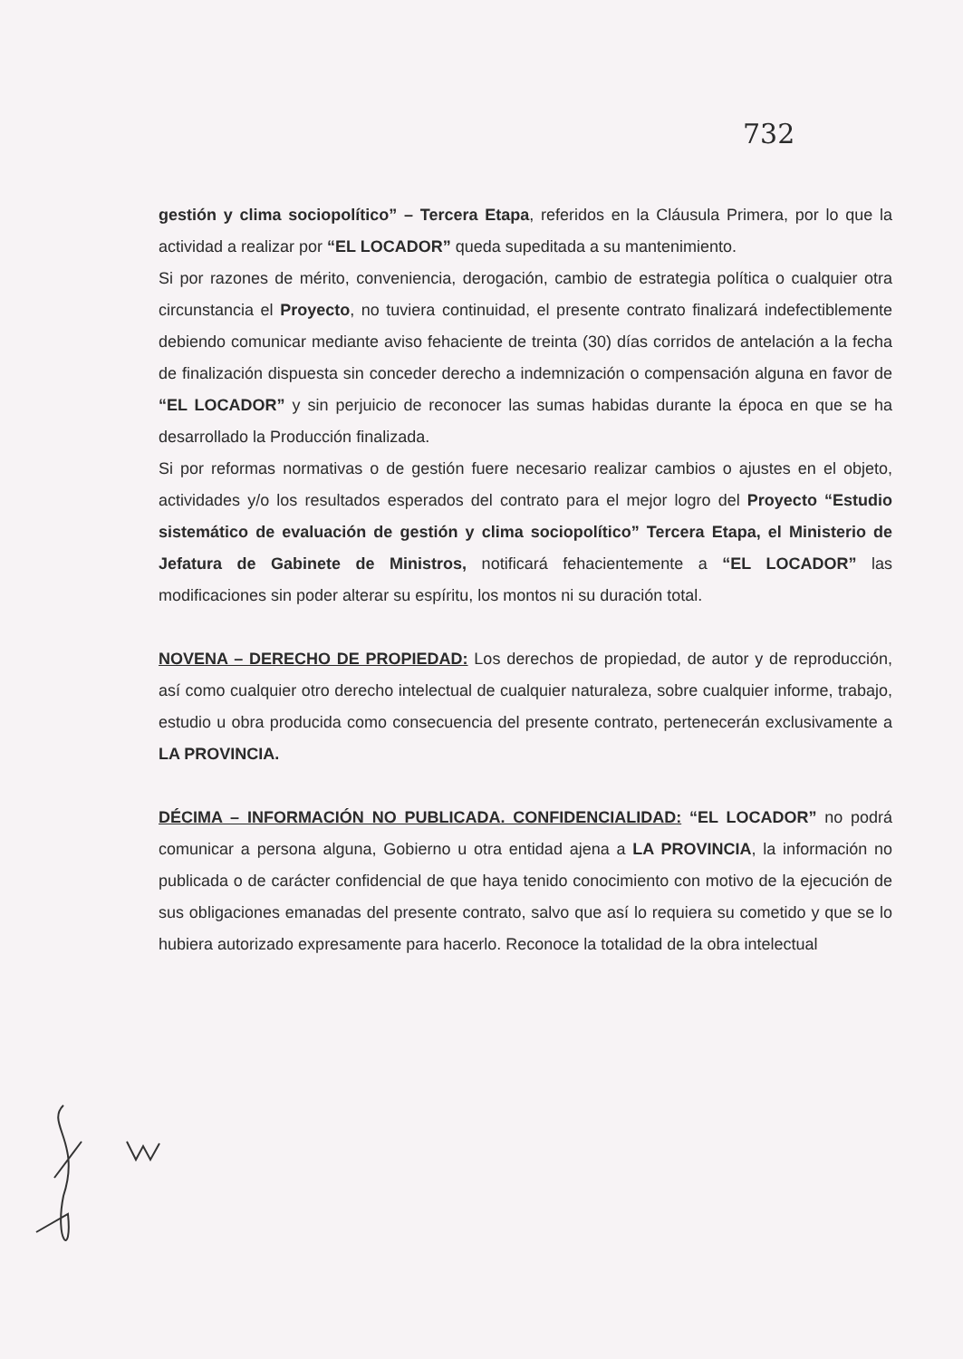732
gestión y clima sociopolítico” – Tercera Etapa, referidos en la Cláusula Primera, por lo que la actividad a realizar por “EL LOCADOR” queda supeditada a su mantenimiento.
Si por razones de mérito, conveniencia, derogación, cambio de estrategia política o cualquier otra circunstancia el Proyecto, no tuviera continuidad, el presente contrato finalizará indefectiblemente debiendo comunicar mediante aviso fehaciente de treinta (30) días corridos de antelación a la fecha de finalización dispuesta sin conceder derecho a indemnización o compensación alguna en favor de “EL LOCADOR” y sin perjuicio de reconocer las sumas habidas durante la época en que se ha desarrollado la Producción finalizada.
Si por reformas normativas o de gestión fuere necesario realizar cambios o ajustes en el objeto, actividades y/o los resultados esperados del contrato para el mejor logro del Proyecto “Estudio sistemático de evaluación de gestión y clima sociopolítico” Tercera Etapa, el Ministerio de Jefatura de Gabinete de Ministros, notificará fehacientemente a “EL LOCADOR” las modificaciones sin poder alterar su espíritu, los montos ni su duración total.
NOVENA – DERECHO DE PROPIEDAD: Los derechos de propiedad, de autor y de reproducción, así como cualquier otro derecho intelectual de cualquier naturaleza, sobre cualquier informe, trabajo, estudio u obra producida como consecuencia del presente contrato, pertenecerán exclusivamente a LA PROVINCIA.
DÉCIMA – INFORMACIÓN NO PUBLICADA. CONFIDENCIALIDAD: “EL LOCADOR” no podrá comunicar a persona alguna, Gobierno u otra entidad ajena a LA PROVINCIA, la información no publicada o de carácter confidencial de que haya tenido conocimiento con motivo de la ejecución de sus obligaciones emanadas del presente contrato, salvo que así lo requiera su cometido y que se lo hubiera autorizado expresamente para hacerlo. Reconoce la totalidad de la obra intelectual